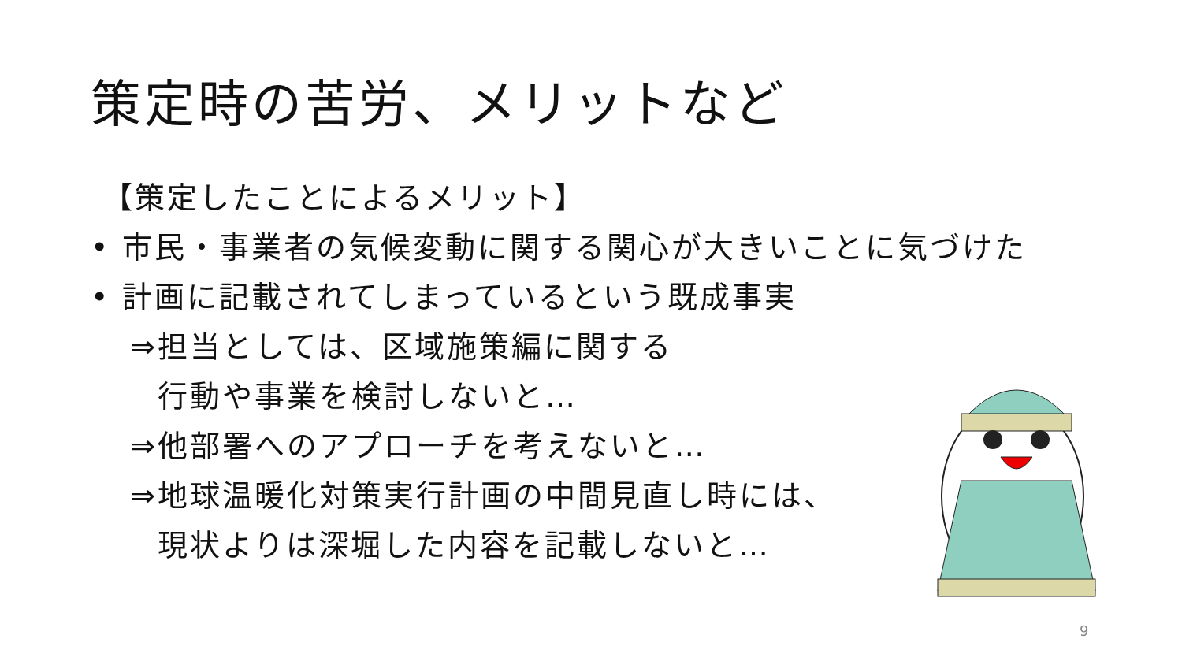策定時の苦労、メリットなど
【策定したことによるメリット】
• 市民・事業者の気候変動に関する関心が大きいことに気づけた
• 計画に記載されてしまっているという既成事実
⇒担当としては、区域施策編に関する
行動や事業を検討しないと…
⇒他部署へのアプローチを考えないと…
⇒地球温暖化対策実行計画の中間見直し時には、
現状よりは深堀した内容を記載しないと…
9